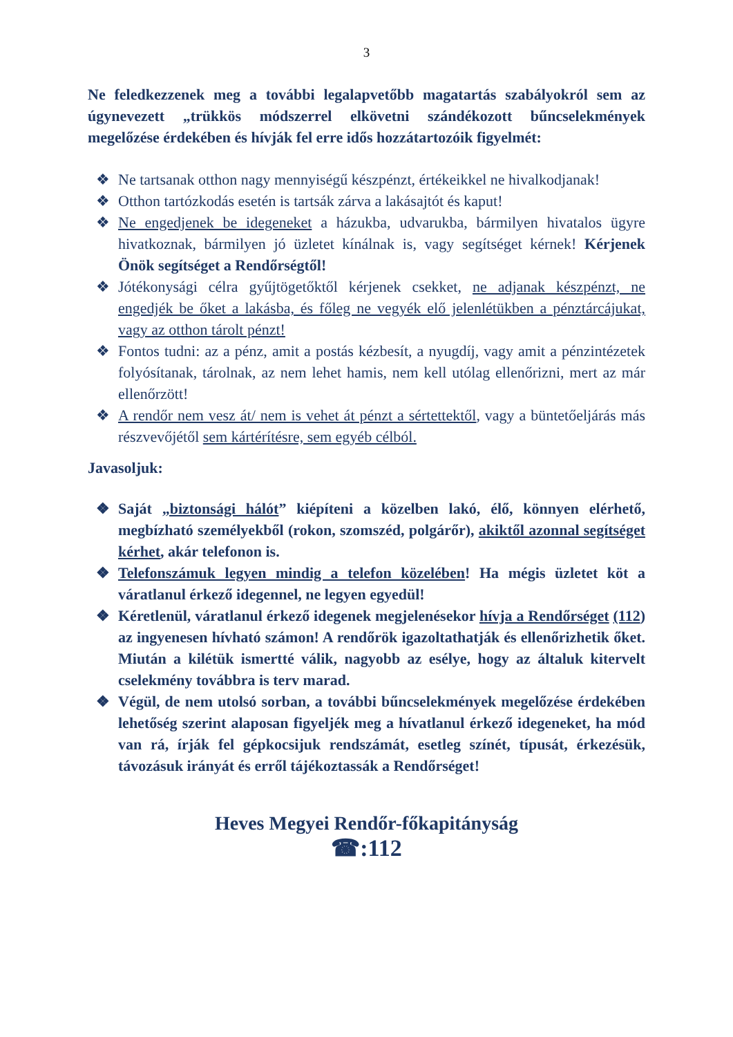3
Ne feledkezzenek meg a további legalapvetőbb magatartás szabályokról sem az úgynevezett „trükkös módszerrel elkövetni szándékozott bűncselekmények megelőzése érdekében és hívják fel erre idős hozzátartozóik figyelmét:
❖ Ne tartsanak otthon nagy mennyiségű készpénzt, értékeikkel ne hivalkodjanak!
❖ Otthon tartózkodás esetén is tartsák zárva a lakásajtót és kaput!
❖ Ne engedjenek be idegeneket a házukba, udvarukba, bármilyen hivatalos ügyre hivatkoznak, bármilyen jó üzletet kínálnak is, vagy segítséget kérnek! Kérjenek Önök segítséget a Rendőrségtől!
❖ Jótékonysági célra gyűjtögetőktől kérjenek csekket, ne adjanak készpénzt, ne engedjék be őket a lakásba, és főleg ne vegyék elő jelenlétükben a pénztárcájukat, vagy az otthon tárolt pénzt!
❖ Fontos tudni: az a pénz, amit a postás kézbesít, a nyugdíj, vagy amit a pénzintézetek folyósítanak, tárolnak, az nem lehet hamis, nem kell utólag ellenőrizni, mert az már ellenőrzött!
❖ A rendőr nem vesz át/ nem is vehet át pénzt a sértettektől, vagy a büntetőeljárás más részvevőjétől sem kártérítésre, sem egyéb célból.
Javasoljuk:
❖ Saját „biztonsági hálót” kiépíteni a közelben lakó, élő, könnyen elérhető, megbízható személyekből (rokon, szomszéd, polgárőr), akiktől azonnal segítséget kérhet, akár telefonon is.
❖ Telefonszámuk legyen mindig a telefon közelében! Ha mégis üzletet köt a váratlanul érkező idegennel, ne legyen egyedül!
❖ Kéretlenül, váratlanul érkező idegenek megjelenésekor hívja a Rendőrséget (112) az ingyenesen hívható számon! A rendőrök igazoltathatják és ellenőrizhetik őket. Miután a kilétük ismertté válik, nagyobb az esélye, hogy az általuk kitervelt cselekmény továbbra is terv marad.
❖ Végül, de nem utolsó sorban, a további bűncselekmények megelőzése érdekében lehetőség szerint alaposan figyeljék meg a hívatlanul érkező idegeneket, ha mód van rá, írják fel gépkocsijuk rendszámát, esetleg színét, típusát, érkezésük, távozásuk irányát és erről tájékoztassák a Rendőrséget!
Heves Megyei Rendőr-főkapitányság
☎:112